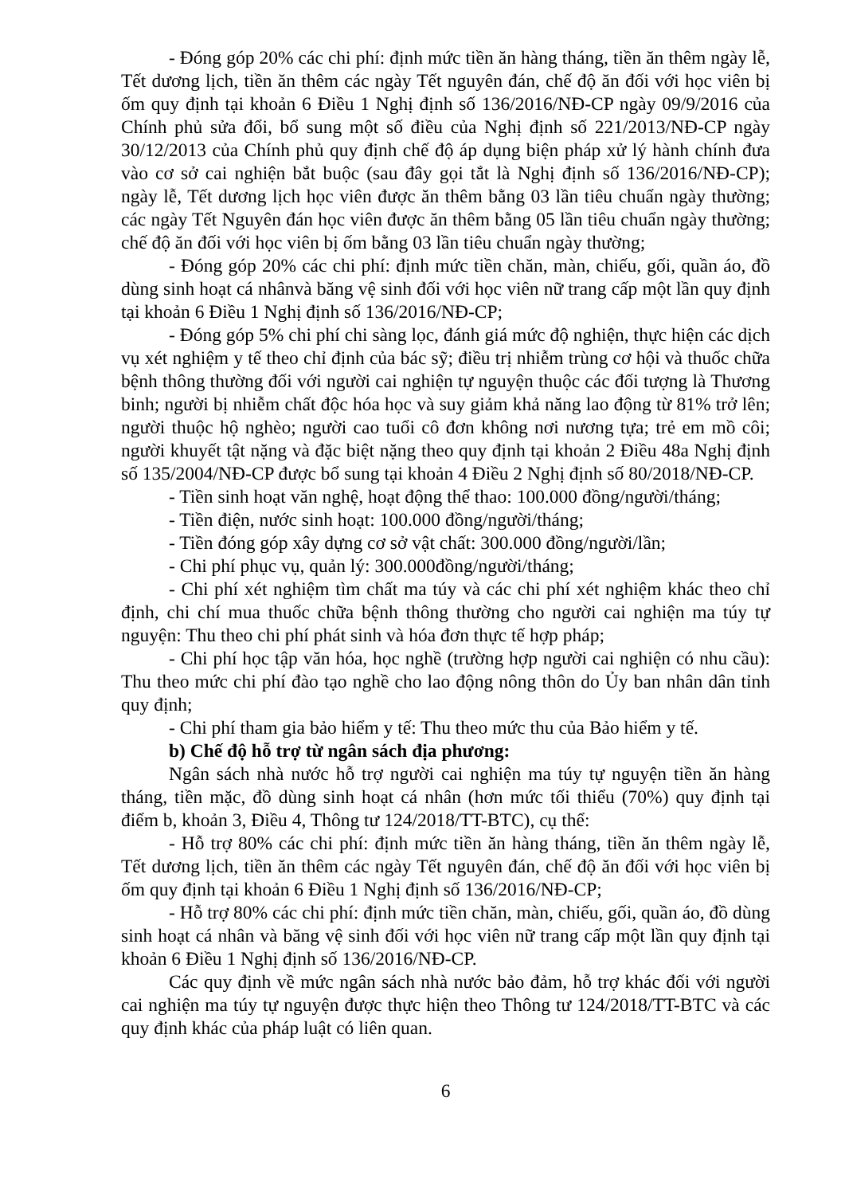- Đóng góp 20% các chi phí: định mức tiền ăn hàng tháng, tiền ăn thêm ngày lễ, Tết dương lịch, tiền ăn thêm các ngày Tết nguyên đán, chế độ ăn đối với học viên bị ốm quy định tại khoản 6 Điều 1 Nghị định số 136/2016/NĐ-CP ngày 09/9/2016 của Chính phủ sửa đổi, bổ sung một số điều của Nghị định số 221/2013/NĐ-CP ngày 30/12/2013 của Chính phủ quy định chế độ áp dụng biện pháp xử lý hành chính đưa vào cơ sở cai nghiện bắt buộc (sau đây gọi tắt là Nghị định số 136/2016/NĐ-CP); ngày lễ, Tết dương lịch học viên được ăn thêm bằng 03 lần tiêu chuẩn ngày thường; các ngày Tết Nguyên đán học viên được ăn thêm bằng 05 lần tiêu chuẩn ngày thường; chế độ ăn đối với học viên bị ốm bằng 03 lần tiêu chuẩn ngày thường;
- Đóng góp 20% các chi phí: định mức tiền chăn, màn, chiếu, gối, quần áo, đồ dùng sinh hoạt cá nhânvà băng vệ sinh đối với học viên nữ trang cấp một lần quy định tại khoản 6 Điều 1 Nghị định số 136/2016/NĐ-CP;
- Đóng góp 5% chi phí chi sàng lọc, đánh giá mức độ nghiện, thực hiện các dịch vụ xét nghiệm y tế theo chỉ định của bác sỹ; điều trị nhiễm trùng cơ hội và thuốc chữa bệnh thông thường đối với người cai nghiện tự nguyện thuộc các đối tượng là Thương binh; người bị nhiễm chất độc hóa học và suy giảm khả năng lao động từ 81% trở lên; người thuộc hộ nghèo; người cao tuổi cô đơn không nơi nương tựa; trẻ em mồ côi; người khuyết tật nặng và đặc biệt nặng theo quy định tại khoản 2 Điều 48a Nghị định số 135/2004/NĐ-CP được bổ sung tại khoản 4 Điều 2 Nghị định số 80/2018/NĐ-CP.
- Tiền sinh hoạt văn nghệ, hoạt động thể thao: 100.000 đồng/người/tháng;
- Tiền điện, nước sinh hoạt: 100.000 đồng/người/tháng;
- Tiền đóng góp xây dựng cơ sở vật chất: 300.000 đồng/người/lần;
- Chi phí phục vụ, quản lý: 300.000đồng/người/tháng;
- Chi phí xét nghiệm tìm chất ma túy và các chi phí xét nghiệm khác theo chỉ định, chi chí mua thuốc chữa bệnh thông thường cho người cai nghiện ma túy tự nguyện: Thu theo chi phí phát sinh và hóa đơn thực tế hợp pháp;
- Chi phí học tập văn hóa, học nghề (trường hợp người cai nghiện có nhu cầu): Thu theo mức chi phí đào tạo nghề cho lao động nông thôn do Ủy ban nhân dân tỉnh quy định;
- Chi phí tham gia bảo hiểm y tế: Thu theo mức thu của Bảo hiểm y tế.
b) Chế độ hỗ trợ từ ngân sách địa phương:
Ngân sách nhà nước hỗ trợ người cai nghiện ma túy tự nguyện tiền ăn hàng tháng, tiền mặc, đồ dùng sinh hoạt cá nhân (hơn mức tối thiểu (70%) quy định tại điểm b, khoản 3, Điều 4, Thông tư 124/2018/TT-BTC), cụ thể:
- Hỗ trợ 80% các chi phí: định mức tiền ăn hàng tháng, tiền ăn thêm ngày lễ, Tết dương lịch, tiền ăn thêm các ngày Tết nguyên đán, chế độ ăn đối với học viên bị ốm quy định tại khoản 6 Điều 1 Nghị định số 136/2016/NĐ-CP;
- Hỗ trợ 80% các chi phí: định mức tiền chăn, màn, chiếu, gối, quần áo, đồ dùng sinh hoạt cá nhân và băng vệ sinh đối với học viên nữ trang cấp một lần quy định tại khoản 6 Điều 1 Nghị định số 136/2016/NĐ-CP.
Các quy định về mức ngân sách nhà nước bảo đảm, hỗ trợ khác đối với người cai nghiện ma túy tự nguyện được thực hiện theo Thông tư 124/2018/TT-BTC và các quy định khác của pháp luật có liên quan.
6